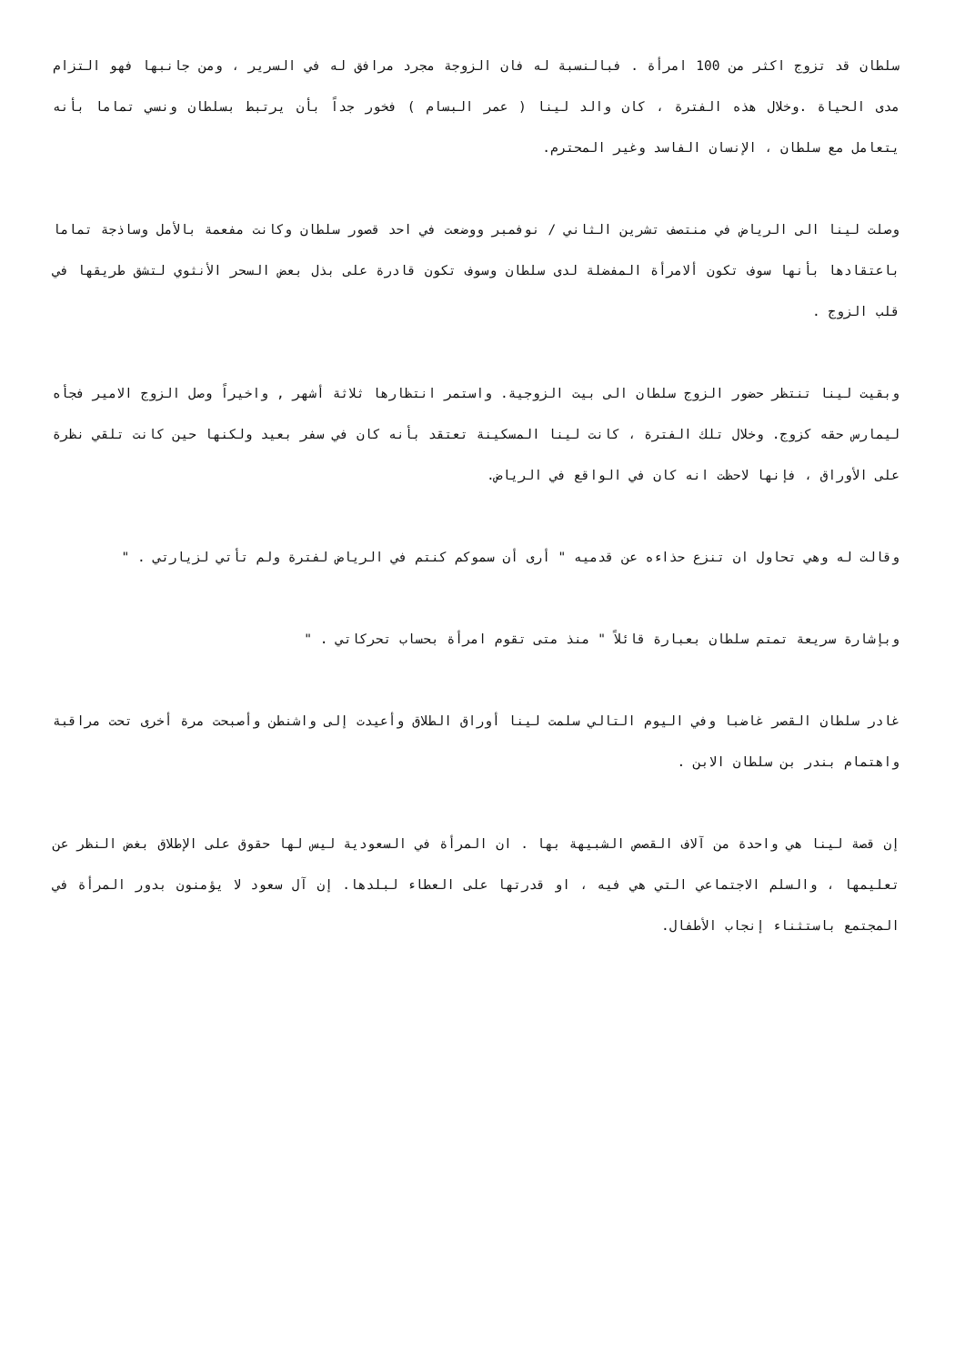سلطان قد تزوج اكثر من 100 امرأة . فبالنسبة له فان الزوجة مجرد مرافق له في السرير ، ومن جانبها فهو التزام مدى الحياة .وخلال هذه الفترة ، كان والد لينا ( عمر البسام ) فخور جداً بأن يرتبط بسلطان ونسي تماما بأنه يتعامل مع سلطان ، الإنسان الفاسد وغير المحترم.
وصلت لينا الى الرياض في منتصف تشرين الثاني / نوفمبر ووضعت في احد قصور سلطان وكانت مفعمة بالأمل وساذجة تماما باعتقادها بأنها سوف تكون ألامرأة المفضلة لدى سلطان وسوف تكون قادرة على بذل بعض السحر الأنثوي لتشق طريقها في قلب الزوج .
وبقيت لينا تنتظر حضور الزوج سلطان الى بيت الزوجية. واستمر انتظارها ثلاثة أشهر , واخيراً وصل الزوج الامير فجأه ليمارس حقه كزوج. وخلال تلك الفترة ، كانت لينا المسكينة تعتقد بأنه كان في سفر بعيد ولكنها حين كانت تلقي نظرة على الأوراق ، فإنها لاحظت انه كان في الواقع في الرياض.
وقالت له وهي تحاول ان تنزع حذاءه عن قدميه " أرى أن سموكم كنتم في الرياض لفترة ولم تأتي لزيارتي . "
وبإشارة سريعة تمتم سلطان بعبارة قائلاً " منذ متى تقوم امرأة بحساب تحركاتي . "
غادر سلطان القصر غاضبا وفي اليوم التالي سلمت لينا أوراق الطلاق وأعيدت إلى واشنطن وأصبحت مرة أخرى تحت مراقبة واهتمام بندر بن سلطان الابن .
إن قصة لينا هي واحدة من آلاف القصص الشبيهة بها . ان المرأة في السعودية ليس لها حقوق على الإطلاق بغض النظر عن تعليمها ، والسلم الاجتماعي التي هي فيه ، او قدرتها على العطاء لبلدها. إن آل سعود لا يؤمنون بدور المرأة في المجتمع باستثناء إنجاب الأطفال.